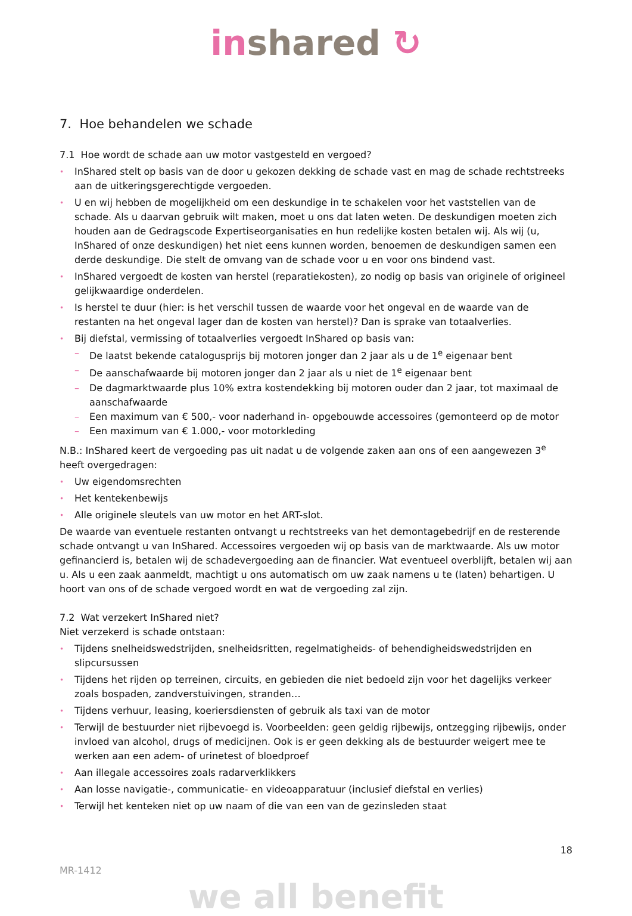in shared ↻
7. Hoe behandelen we schade
7.1 Hoe wordt de schade aan uw motor vastgesteld en vergoed?
• InShared stelt op basis van de door u gekozen dekking de schade vast en mag de schade rechtstreeks aan de uitkeringsgerechtigde vergoeden.
• U en wij hebben de mogelijkheid om een deskundige in te schakelen voor het vaststellen van de schade. Als u daarvan gebruik wilt maken, moet u ons dat laten weten. De deskundigen moeten zich houden aan de Gedragscode Expertiseorganisaties en hun redelijke kosten betalen wij. Als wij (u, InShared of onze deskundigen) het niet eens kunnen worden, benoemen de deskundigen samen een derde deskundige. Die stelt de omvang van de schade voor u en voor ons bindend vast.
• InShared vergoedt de kosten van herstel (reparatiekosten), zo nodig op basis van originele of origineel gelijkwaardige onderdelen.
• Is herstel te duur (hier: is het verschil tussen de waarde voor het ongeval en de waarde van de restanten na het ongeval lager dan de kosten van herstel)? Dan is sprake van totaalverlies.
• Bij diefstal, vermissing of totaalverlies vergoedt InShared op basis van:
– De laatst bekende catalogusprijs bij motoren jonger dan 2 jaar als u de 1<sup>e</sup> eigenaar bent
– De aanschafwaarde bij motoren jonger dan 2 jaar als u niet de 1<sup>e</sup> eigenaar bent
– De dagmarktwaarde plus 10% extra kostendekking bij motoren ouder dan 2 jaar, tot maximaal de aanschafwaarde
– Een maximum van € 500,- voor naderhand in- opgebouwde accessoires (gemonteerd op de motor
– Een maximum van € 1.000,- voor motorkleding
N.B.: InShared keert de vergoeding pas uit nadat u de volgende zaken aan ons of een aangewezen 3<sup>e</sup> heeft overgedragen:
• Uw eigendomsrechten
• Het kentekenbewijs
• Alle originele sleutels van uw motor en het ART-slot.
De waarde van eventuele restanten ontvangt u rechtstreeks van het demontagebedrijf en de resterende schade ontvangt u van InShared. Accessoires vergoeden wij op basis van de marktwaarde. Als uw motor gefinancierd is, betalen wij de schadevergoeding aan de financier. Wat eventueel overblijft, betalen wij aan u. Als u een zaak aanmeldt, machtigt u ons automatisch om uw zaak namens u te (laten) behartigen. U hoort van ons of de schade vergoed wordt en wat de vergoeding zal zijn.
7.2 Wat verzekert InShared niet?
Niet verzekerd is schade ontstaan:
• Tijdens snelheidswedstrijden, snelheidsritten, regelmatigheids- of behendigheidswedstrijden en slipcursussen
• Tijdens het rijden op terreinen, circuits, en gebieden die niet bedoeld zijn voor het dagelijks verkeer zoals bospaden, zandverstuivingen, stranden…
• Tijdens verhuur, leasing, koeriersdiensten of gebruik als taxi van de motor
• Terwijl de bestuurder niet rijbevoegd is. Voorbeelden: geen geldig rijbewijs, ontzegging rijbewijs, onder invloed van alcohol, drugs of medicijnen. Ook is er geen dekking als de bestuurder weigert mee te werken aan een adem- of urinetest of bloedproef
• Aan illegale accessoires zoals radarverklikkers
• Aan losse navigatie-, communicatie- en videoapparatuur (inclusief diefstal en verlies)
• Terwijl het kenteken niet op uw naam of die van een van de gezinsleden staat
18
MR-1412
we all benefit